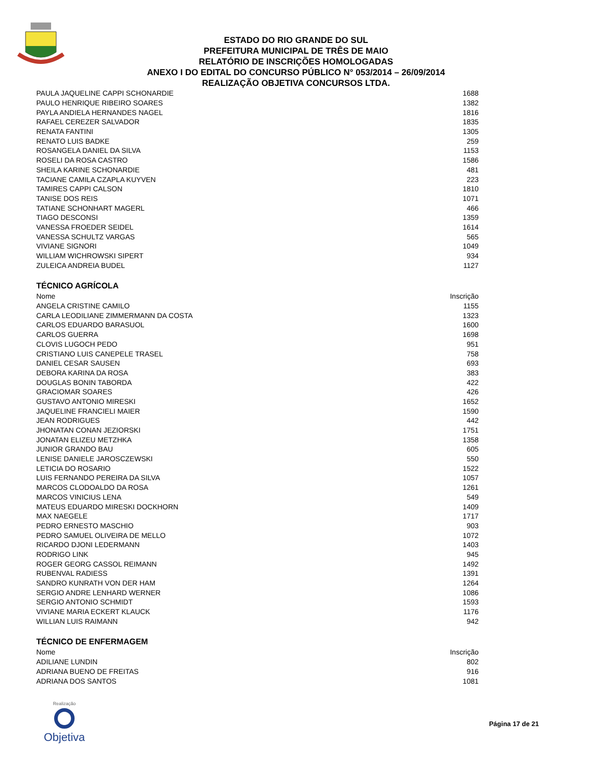ESTADO DO RIO GRANDE DO SUL
PREFEITURA MUNICIPAL DE TRÊS DE MAIO
RELATÓRIO DE INSCRIÇÕES HOMOLOGADAS
ANEXO I DO EDITAL DO CONCURSO PÚBLICO N° 053/2014 – 26/09/2014
REALIZAÇÃO OBJETIVA CONCURSOS LTDA.
| PAULA JAQUELINE CAPPI SCHONARDIE | 1688 |
| PAULO HENRIQUE RIBEIRO SOARES | 1382 |
| PAYLA ANDIELA HERNANDES NAGEL | 1816 |
| RAFAEL CEREZER SALVADOR | 1835 |
| RENATA FANTINI | 1305 |
| RENATO LUIS BADKE | 259 |
| ROSANGELA DANIEL DA SILVA | 1153 |
| ROSELI DA ROSA CASTRO | 1586 |
| SHEILA KARINE SCHONARDIE | 481 |
| TACIANE CAMILA CZAPLA KUYVEN | 223 |
| TAMIRES CAPPI CALSON | 1810 |
| TANISE DOS REIS | 1071 |
| TATIANE SCHONHART MAGERL | 466 |
| TIAGO DESCONSI | 1359 |
| VANESSA FROEDER SEIDEL | 1614 |
| VANESSA SCHULTZ VARGAS | 565 |
| VIVIANE SIGNORI | 1049 |
| WILLIAM WICHROWSKI SIPERT | 934 |
| ZULEICA ANDREIA BUDEL | 1127 |
TÉCNICO AGRÍCOLA
| Nome | Inscrição |
| --- | --- |
| ANGELA CRISTINE CAMILO | 1155 |
| CARLA LEODILIANE ZIMMERMANN DA COSTA | 1323 |
| CARLOS EDUARDO BARASUOL | 1600 |
| CARLOS GUERRA | 1698 |
| CLOVIS LUGOCH PEDO | 951 |
| CRISTIANO LUIS CANEPELE TRASEL | 758 |
| DANIEL CESAR SAUSEN | 693 |
| DEBORA KARINA DA ROSA | 383 |
| DOUGLAS BONIN TABORDA | 422 |
| GRACIOMAR SOARES | 426 |
| GUSTAVO ANTONIO MIRESKI | 1652 |
| JAQUELINE FRANCIELI MAIER | 1590 |
| JEAN RODRIGUES | 442 |
| JHONATAN CONAN JEZIORSKI | 1751 |
| JONATAN ELIZEU METZHKA | 1358 |
| JUNIOR GRANDO BAU | 605 |
| LENISE DANIELE JAROSCZEWSKI | 550 |
| LETICIA DO ROSARIO | 1522 |
| LUIS FERNANDO PEREIRA DA SILVA | 1057 |
| MARCOS CLODOALDO DA ROSA | 1261 |
| MARCOS VINICIUS LENA | 549 |
| MATEUS EDUARDO MIRESKI DOCKHORN | 1409 |
| MAX NAEGELE | 1717 |
| PEDRO ERNESTO MASCHIO | 903 |
| PEDRO SAMUEL OLIVEIRA DE MELLO | 1072 |
| RICARDO DJONI LEDERMANN | 1403 |
| RODRIGO LINK | 945 |
| ROGER GEORG CASSOL REIMANN | 1492 |
| RUBENVAL RADIESS | 1391 |
| SANDRO KUNRATH VON DER HAM | 1264 |
| SERGIO ANDRE LENHARD WERNER | 1086 |
| SERGIO ANTONIO SCHMIDT | 1593 |
| VIVIANE MARIA ECKERT KLAUCK | 1176 |
| WILLIAN LUIS RAIMANN | 942 |
TÉCNICO DE ENFERMAGEM
| Nome | Inscrição |
| --- | --- |
| ADILIANE LUNDIN | 802 |
| ADRIANA BUENO DE FREITAS | 916 |
| ADRIANA DOS SANTOS | 1081 |
Realização
Objetiva
Página 17 de 21